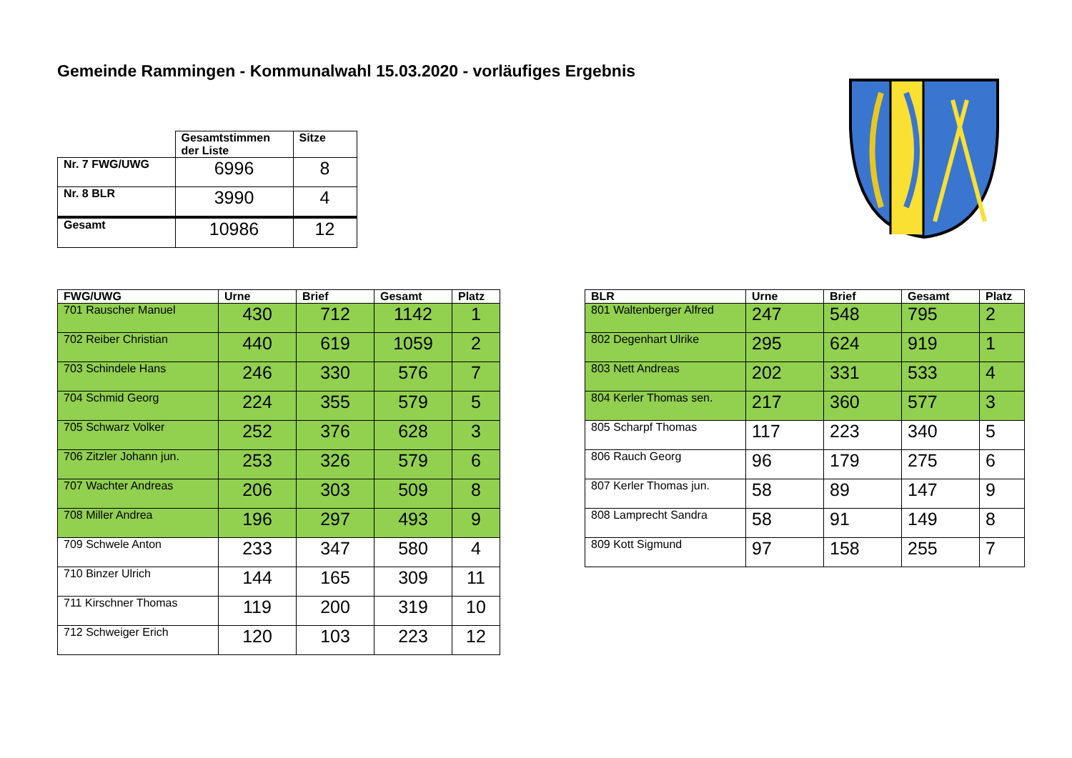Gemeinde Rammingen - Kommunalwahl 15.03.2020 - vorläufiges Ergebnis
| | Gesamtstimmen der Liste | Sitze |
| --- | --- | --- |
| Nr. 7 FWG/UWG | 6996 | 8 |
| Nr. 8 BLR | 3990 | 4 |
| Gesamt | 10986 | 12 |
| FWG/UWG | Urne | Brief | Gesamt | Platz |
| --- | --- | --- | --- | --- |
| 701 Rauscher Manuel | 430 | 712 | 1142 | 1 |
| 702 Reiber Christian | 440 | 619 | 1059 | 2 |
| 703 Schindele Hans | 246 | 330 | 576 | 7 |
| 704 Schmid Georg | 224 | 355 | 579 | 5 |
| 705 Schwarz Volker | 252 | 376 | 628 | 3 |
| 706 Zitzler Johann jun. | 253 | 326 | 579 | 6 |
| 707 Wachter Andreas | 206 | 303 | 509 | 8 |
| 708 Miller Andrea | 196 | 297 | 493 | 9 |
| 709 Schwele Anton | 233 | 347 | 580 | 4 |
| 710 Binzer Ulrich | 144 | 165 | 309 | 11 |
| 711 Kirschner Thomas | 119 | 200 | 319 | 10 |
| 712 Schweiger Erich | 120 | 103 | 223 | 12 |
| BLR | Urne | Brief | Gesamt | Platz |
| --- | --- | --- | --- | --- |
| 801 Waltenberger Alfred | 247 | 548 | 795 | 2 |
| 802 Degenhart Ulrike | 295 | 624 | 919 | 1 |
| 803 Nett Andreas | 202 | 331 | 533 | 4 |
| 804 Kerler Thomas sen. | 217 | 360 | 577 | 3 |
| 805 Scharpf Thomas | 117 | 223 | 340 | 5 |
| 806 Rauch Georg | 96 | 179 | 275 | 6 |
| 807 Kerler Thomas jun. | 58 | 89 | 147 | 9 |
| 808 Lamprecht Sandra | 58 | 91 | 149 | 8 |
| 809 Kott Sigmund | 97 | 158 | 255 | 7 |